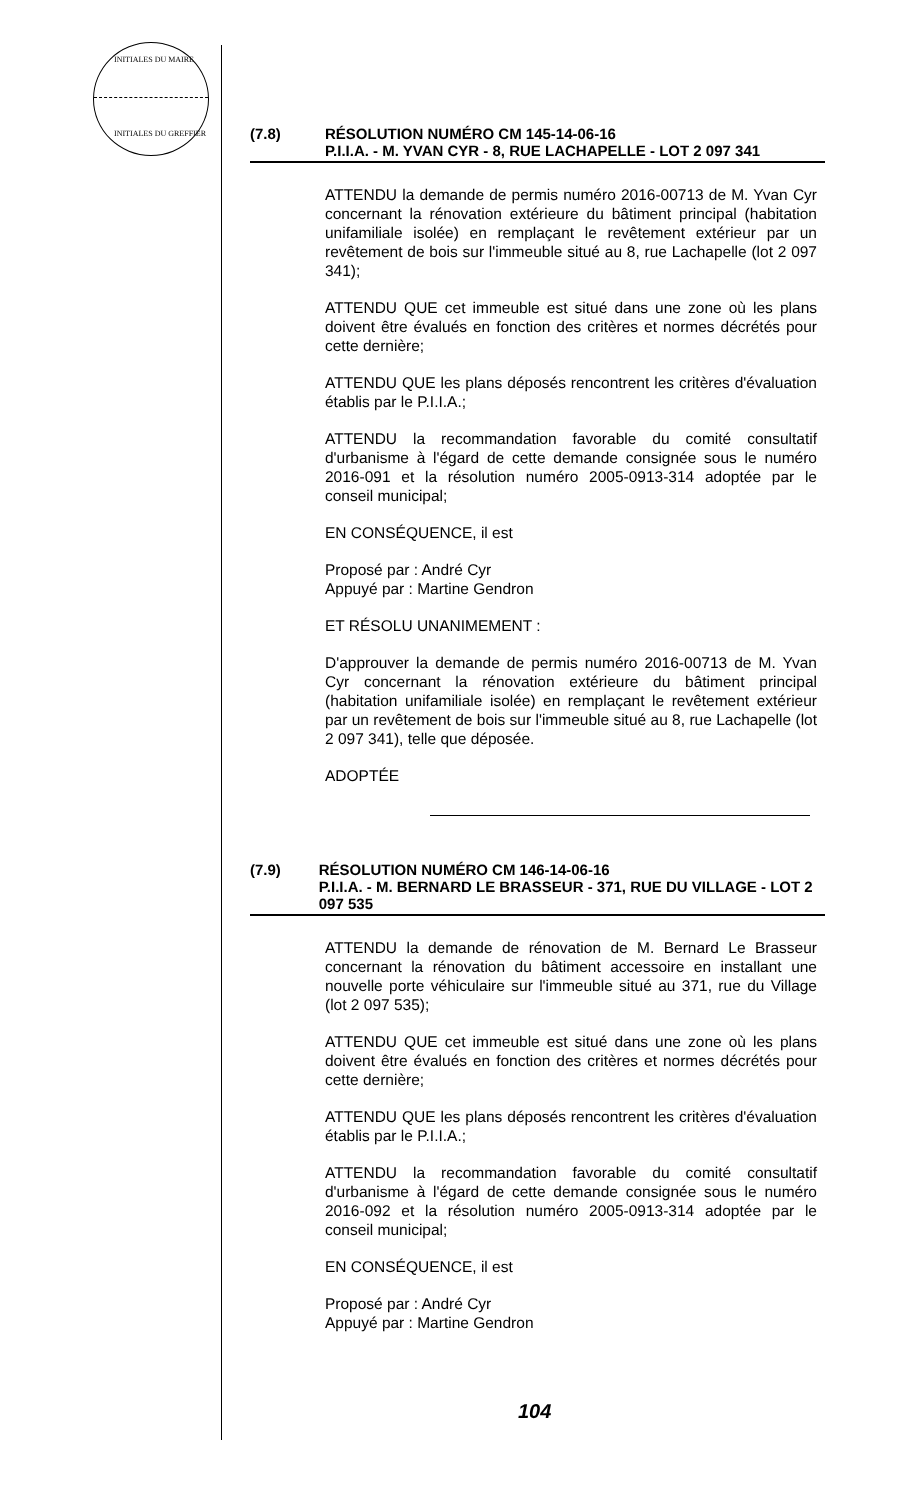INITIALES DU MAIRE
INITIALES DU GREFFIER
(7.8) RÉSOLUTION NUMÉRO CM 145-14-06-16
P.I.I.A. - M. YVAN CYR - 8, RUE LACHAPELLE - LOT 2 097 341
ATTENDU la demande de permis numéro 2016-00713 de M. Yvan Cyr concernant la rénovation extérieure du bâtiment principal (habitation unifamiliale isolée) en remplaçant le revêtement extérieur par un revêtement de bois sur l'immeuble situé au 8, rue Lachapelle (lot 2 097 341);
ATTENDU QUE cet immeuble est situé dans une zone où les plans doivent être évalués en fonction des critères et normes décrétés pour cette dernière;
ATTENDU QUE les plans déposés rencontrent les critères d'évaluation établis par le P.I.I.A.;
ATTENDU la recommandation favorable du comité consultatif d'urbanisme à l'égard de cette demande consignée sous le numéro 2016-091 et la résolution numéro 2005-0913-314 adoptée par le conseil municipal;
EN CONSÉQUENCE, il est
Proposé par : André Cyr
Appuyé par : Martine Gendron
ET RÉSOLU UNANIMEMENT :
D'approuver la demande de permis numéro 2016-00713 de M. Yvan Cyr concernant la rénovation extérieure du bâtiment principal (habitation unifamiliale isolée) en remplaçant le revêtement extérieur par un revêtement de bois sur l'immeuble situé au 8, rue Lachapelle (lot 2 097 341), telle que déposée.
ADOPTÉE
(7.9) RÉSOLUTION NUMÉRO CM 146-14-06-16
P.I.I.A. - M. BERNARD LE BRASSEUR - 371, RUE DU VILLAGE - LOT 2 097 535
ATTENDU la demande de rénovation de M. Bernard Le Brasseur concernant la rénovation du bâtiment accessoire en installant une nouvelle porte véhiculaire sur l'immeuble situé au 371, rue du Village (lot 2 097 535);
ATTENDU QUE cet immeuble est situé dans une zone où les plans doivent être évalués en fonction des critères et normes décrétés pour cette dernière;
ATTENDU QUE les plans déposés rencontrent les critères d'évaluation établis par le P.I.I.A.;
ATTENDU la recommandation favorable du comité consultatif d'urbanisme à l'égard de cette demande consignée sous le numéro 2016-092 et la résolution numéro 2005-0913-314 adoptée par le conseil municipal;
EN CONSÉQUENCE, il est
Proposé par : André Cyr
Appuyé par : Martine Gendron
104